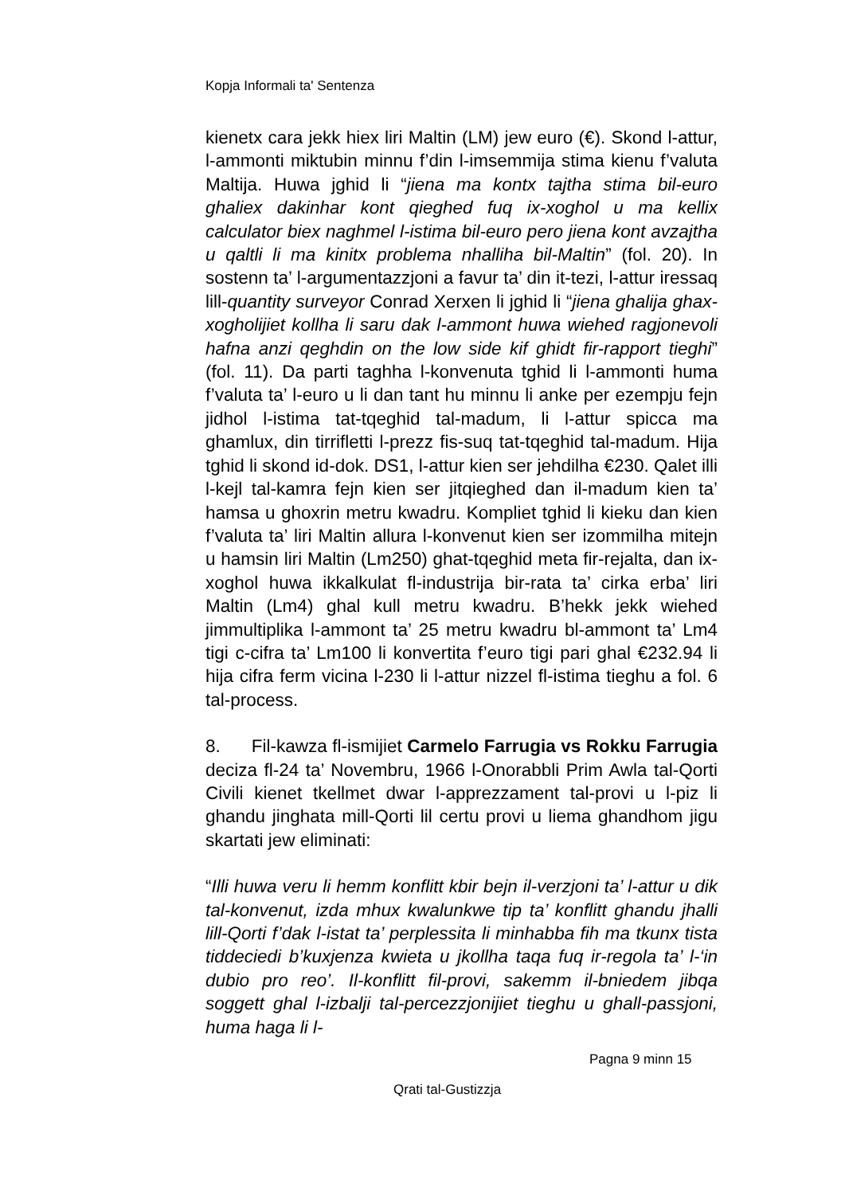Kopja Informali ta' Sentenza
kienetx cara jekk hiex liri Maltin (LM) jew euro (€). Skond l-attur, l-ammonti miktubin minnu f’din l-imsemmija stima kienu f’valuta Maltija. Huwa jghid li “jiena ma kontx tajtha stima bil-euro ghaliex dakinhar kont qieghed fuq ix-xoghol u ma kellix calculator biex naghmel l-istima bil-euro pero jiena kont avzajtha u qaltli li ma kinitx problema nhalliha bil-Maltin” (fol. 20). In sostenn ta’ l-argumentazzjoni a favur ta’ din it-tezi, l-attur iressaq lill-quantity surveyor Conrad Xerxen li jghid li “jiena ghalija ghax-xogholijiet kollha li saru dak l-ammont huwa wiehed ragjonevoli hafna anzi qeghdin on the low side kif ghidt fir-rapport tieghi” (fol. 11). Da parti taghha l-konvenuta tghid li l-ammonti huma f’valuta ta’ l-euro u li dan tant hu minnu li anke per ezempju fejn jidhol l-istima tat-tqeghid tal-madum, li l-attur spicca ma ghamlux, din tirrifletti l-prezz fis-suq tat-tqeghid tal-madum. Hija tghid li skond id-dok. DS1, l-attur kien ser jehdilha €230. Qalet illi l-kejl tal-kamra fejn kien ser jitqieghed dan il-madum kien ta’ hamsa u ghoxrin metru kwadru. Kompliet tghid li kieku dan kien f’valuta ta’ liri Maltin allura l-konvenut kien ser izommilha mitejn u hamsin liri Maltin (Lm250) ghat-tqeghid meta fir-rejalta, dan ix-xoghol huwa ikkalkulat fl-industrija bir-rata ta’ cirka erba’ liri Maltin (Lm4) ghal kull metru kwadru. B’hekk jekk wiehed jimmultiplika l-ammont ta’ 25 metru kwadru bl-ammont ta’ Lm4 tigi c-cifra ta’ Lm100 li konvertita f’euro tigi pari ghal €232.94 li hija cifra ferm vicina l-230 li l-attur nizzel fl-istima tieghu a fol. 6 tal-process.
8. Fil-kawza fl-ismijiet Carmelo Farrugia vs Rokku Farrugia deciza fl-24 ta’ Novembru, 1966 l-Onorabbli Prim Awla tal-Qorti Civili kienet tkellmet dwar l-apprezzament tal-provi u l-piz li ghandu jinghata mill-Qorti lil certu provi u liema ghandhom jigu skartati jew eliminati:
“Illi huwa veru li hemm konflitt kbir bejn il-verzjoni ta’ l-attur u dik tal-konvenut, izda mhux kwalunkwe tip ta’ konflitt ghandu jhalli lill-Qorti f’dak l-istat ta’ perplessita li minhabba fih ma tkunx tista tiddeciedi b’kuxjenza kwieta u jkollha taqa fuq ir-regola ta’ l-‘in dubio pro reo’. Il-konflitt fil-provi, sakemm il-bniedem jibqa soggett ghal l-izbalji tal-percezzjonijiet tieghu u ghall-passjoni, huma haga li l-
Pagna 9 minn 15
Qrati tal-Gustizzja